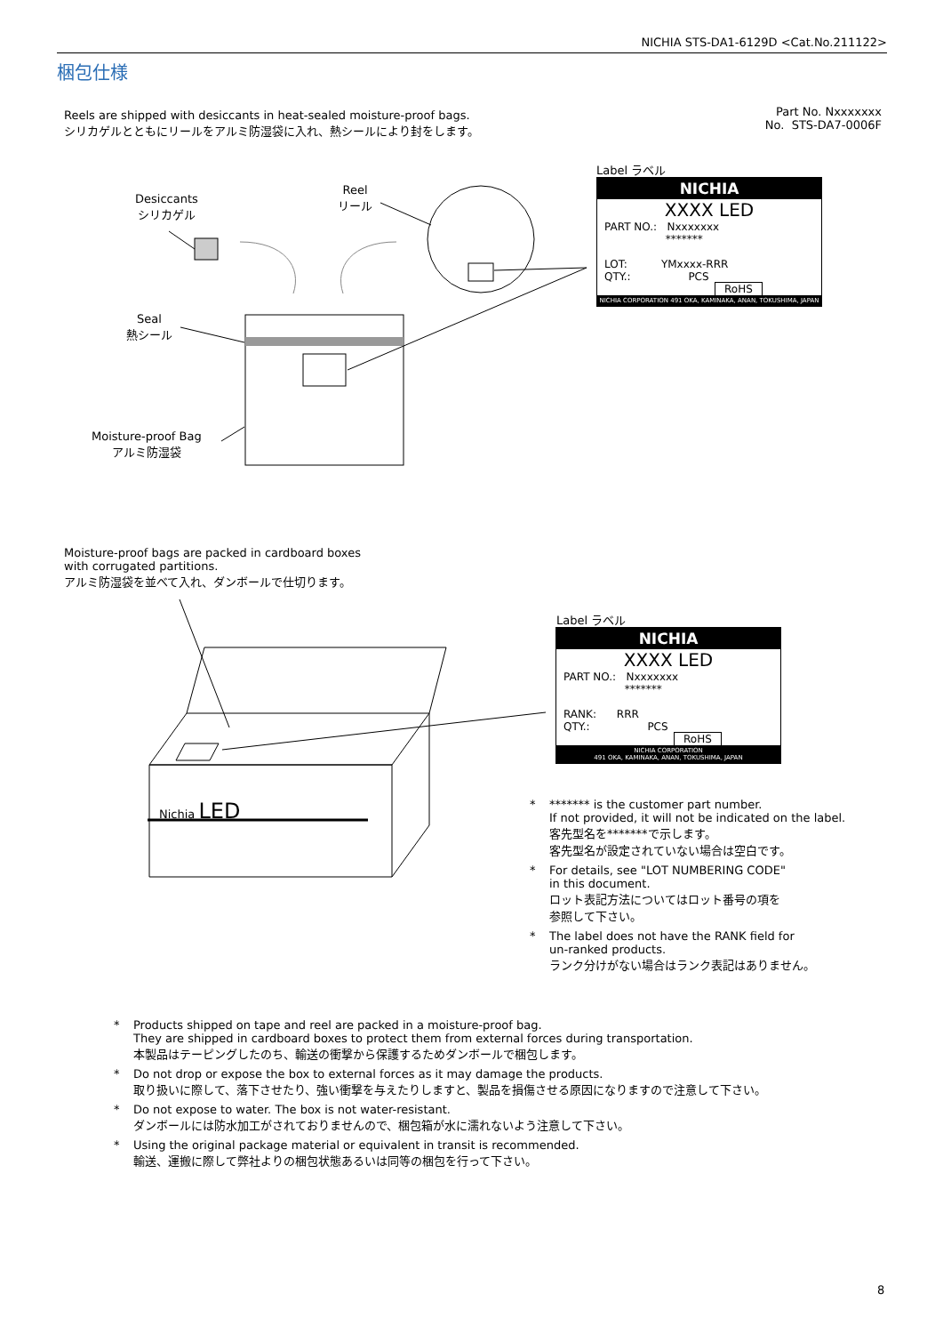NICHIA STS-DA1-6129D <Cat.No.211122>
梱包仕様
Reels are shipped with desiccants in heat-sealed moisture-proof bags.
シリカゲルとともにリールをアルミ防湿袋に入れ、熱シールにより封をします。
Part No. Nxxxxxxx
No. STS-DA7-0006F
Desiccants
シリカゲル
Reel
リール
Seal
熱シール
Moisture-proof Bag
アルミ防湿袋
Label ラベル
NICHIA
XXXX LED
PART NO.: Nxxxxxxx
*******
LOT: YMxxxx-RRR
QTY.: PCS
RoHS
NICHIA CORPORATION 491 OKA, KAMINAKA, ANAN, TOKUSHIMA, JAPAN
Moisture-proof bags are packed in cardboard boxes
with corrugated partitions.
アルミ防湿袋を並べて入れ、ダンボールで仕切ります。
Nichia LED
Label ラベル
NICHIA
XXXX LED
PART NO.: Nxxxxxxx
*******
RANK: RRR
QTY.: PCS
RoHS
NICHIA CORPORATION
491 OKA, KAMINAKA, ANAN, TOKUSHIMA, JAPAN
* ******* is the customer part number.
If not provided, it will not be indicated on the label.
客先型名を*******で示します。
客先型名が設定されていない場合は空白です。
* For details, see "LOT NUMBERING CODE"
in this document.
ロット表記方法についてはロット番号の項を
参照して下さい。
* The label does not have the RANK field for
un-ranked products.
ランク分けがない場合はランク表記はありません。
* Products shipped on tape and reel are packed in a moisture-proof bag.
They are shipped in cardboard boxes to protect them from external forces during transportation.
本製品はテーピングしたのち、輸送の衝撃から保護するためダンボールで梱包します。
* Do not drop or expose the box to external forces as it may damage the products.
取り扱いに際して、落下させたり、強い衝撃を与えたりしますと、製品を損傷させる原因になりますので注意して下さい。
* Do not expose to water. The box is not water-resistant.
ダンボールには防水加工がされておりませんので、梱包箱が水に濡れないよう注意して下さい。
* Using the original package material or equivalent in transit is recommended.
輸送、運搬に際して弊社よりの梱包状態あるいは同等の梱包を行って下さい。
8